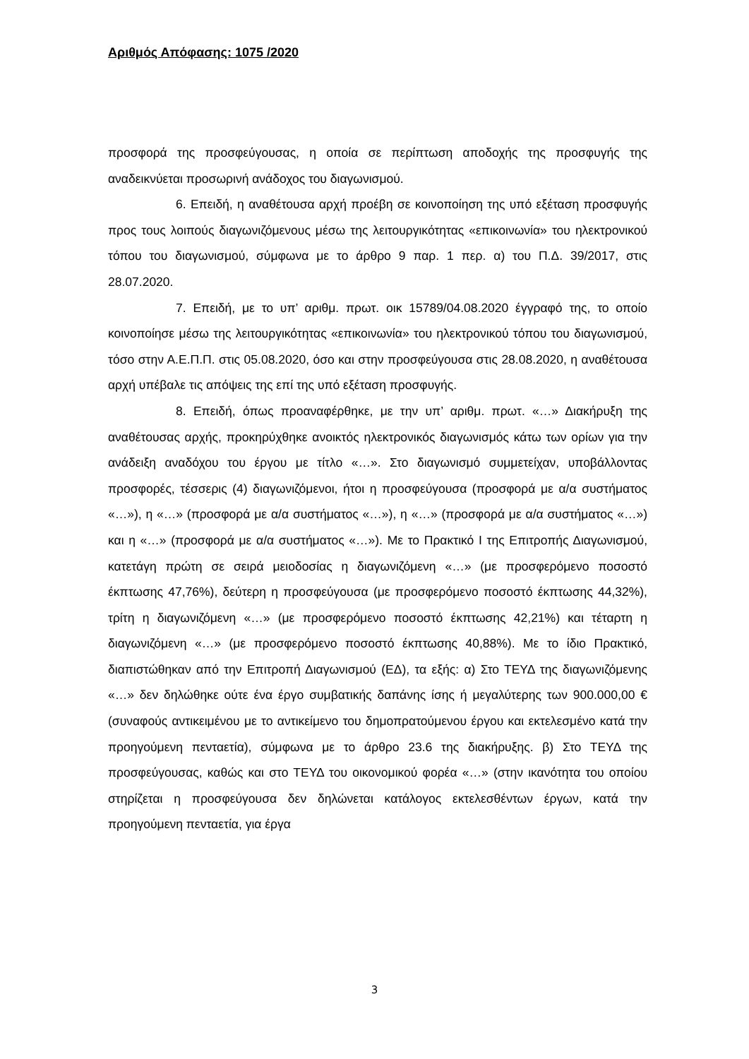Αριθμός Απόφασης: 1075 /2020
προσφορά της προσφεύγουσας, η οποία σε περίπτωση αποδοχής της προσφυγής της αναδεικνύεται προσωρινή ανάδοχος του διαγωνισμού.
6. Επειδή, η αναθέτουσα αρχή προέβη σε κοινοποίηση της υπό εξέταση προσφυγής προς τους λοιπούς διαγωνιζόμενους μέσω της λειτουργικότητας «επικοινωνία» του ηλεκτρονικού τόπου του διαγωνισμού, σύμφωνα με το άρθρο 9 παρ. 1 περ. α) του Π.Δ. 39/2017, στις 28.07.2020.
7. Επειδή, με το υπ’ αριθμ. πρωτ. οικ 15789/04.08.2020 έγγραφό της, το οποίο κοινοποίησε μέσω της λειτουργικότητας «επικοινωνία» του ηλεκτρονικού τόπου του διαγωνισμού, τόσο στην Α.Ε.Π.Π. στις 05.08.2020, όσο και στην προσφεύγουσα στις 28.08.2020, η αναθέτουσα αρχή υπέβαλε τις απόψεις της επί της υπό εξέταση προσφυγής.
8. Επειδή, όπως προαναφέρθηκε, με την υπ’ αριθμ. πρωτ. «…» Διακήρυξη της αναθέτουσας αρχής, προκηρύχθηκε ανοικτός ηλεκτρονικός διαγωνισμός κάτω των ορίων για την ανάδειξη αναδόχου του έργου με τίτλο «…». Στο διαγωνισμό συμμετείχαν, υποβάλλοντας προσφορές, τέσσερις (4) διαγωνιζόμενοι, ήτοι η προσφεύγουσα (προσφορά με α/α συστήματος «…»), η «…» (προσφορά με α/α συστήματος «…»), η «…» (προσφορά με α/α συστήματος «…») και η «…» (προσφορά με α/α συστήματος «…»). Με το Πρακτικό Ι της Επιτροπής Διαγωνισμού, κατετάγη πρώτη σε σειρά μειοδοσίας η διαγωνιζόμενη «…» (με προσφερόμενο ποσοστό έκπτωσης 47,76%), δεύτερη η προσφεύγουσα (με προσφερόμενο ποσοστό έκπτωσης 44,32%), τρίτη η διαγωνιζόμενη «…» (με προσφερόμενο ποσοστό έκπτωσης 42,21%) και τέταρτη η διαγωνιζόμενη «…» (με προσφερόμενο ποσοστό έκπτωσης 40,88%). Με το ίδιο Πρακτικό, διαπιστώθηκαν από την Επιτροπή Διαγωνισμού (ΕΔ), τα εξής: α) Στο ΤΕΥΔ της διαγωνιζόμενης «…» δεν δηλώθηκε ούτε ένα έργο συμβατικής δαπάνης ίσης ή μεγαλύτερης των 900.000,00 € (συναφούς αντικειμένου με το αντικείμενο του δημοπρατούμενου έργου και εκτελεσμένο κατά την προηγούμενη πενταετία), σύμφωνα με το άρθρο 23.6 της διακήρυξης. β) Στο ΤΕΥΔ της προσφεύγουσας, καθώς και στο ΤΕΥΔ του οικονομικού φορέα «…» (στην ικανότητα του οποίου στηρίζεται η προσφεύγουσα δεν δηλώνεται κατάλογος εκτελεσθέντων έργων, κατά την προηγούμενη πενταετία, για έργα
3